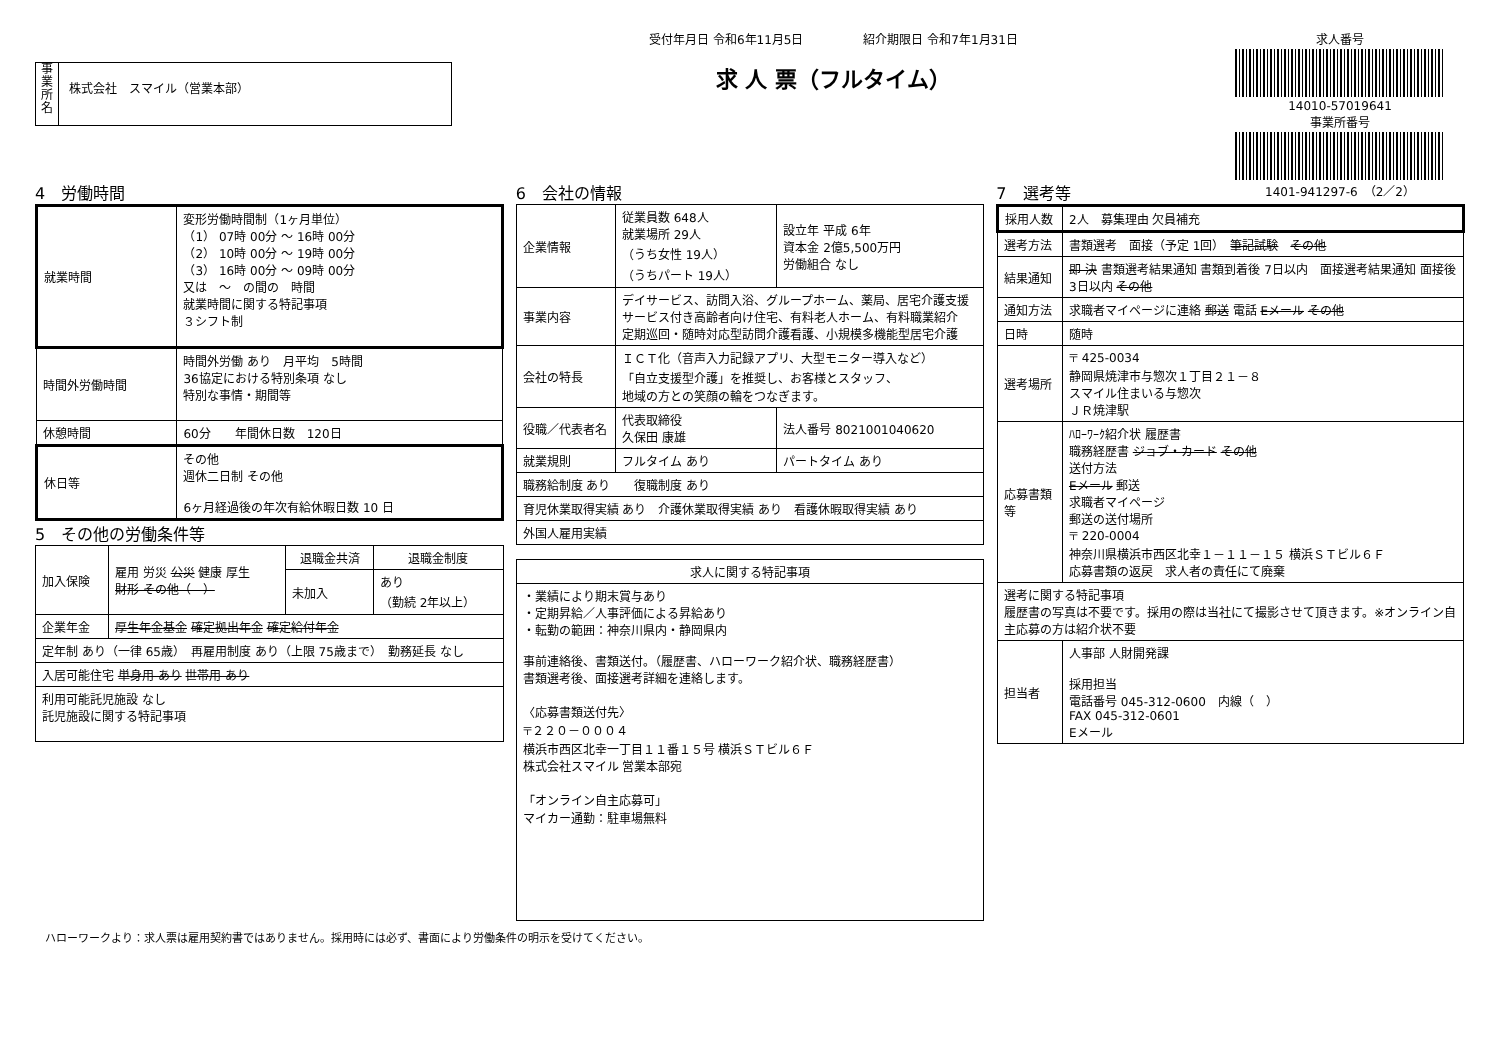事
業
所
名
株式会社　スマイル（営業本部）
受付年月日 令和6年11月5日　　　　　紹介期限日 令和7年1月31日
求 人 票（フルタイム）
求人番号
14010-57019641
事業所番号
1401-941297-6　（2／2）
4　労働時間
| 就業時間 | 変形労働時間制（1ヶ月単位） （1） 07時 00分 ～ 16時 00分 （2） 10時 00分 ～ 19時 00分 （3） 16時 00分 ～ 09時 00分 又は ～ の間の 時間 就業時間に関する特記事項 ３シフト制 |
| 時間外労働時間 | 時間外労働 あり 月平均 5時間 36協定における特別条項 なし 特別な事情・期間等 |
| 休憩時間 | 60分 年間休日数 120日 |
| 休日等 | その他 週休二日制 その他 6ヶ月経過後の年次有給休暇日数 10 日 |
5　その他の労働条件等
| 加入保険 | 雇用 労災 公災 健康 厚生 財形 その他（ ） | 退職金共済 | 退職金制度 |
| | | 未加入 | あり （勤続 2年以上） |
| 企業年金 | 厚生年金基金 確定拠出年金 確定給付年金 | | |
| 定年制 あり（一律 65歳） 再雇用制度 あり（上限 75歳まで） 勤務延長 なし | | | |
| 入居可能住宅 単身用 あり 世帯用 あり | | | |
| 利用可能託児施設 なし 託児施設に関する特記事項 | | | |
6　会社の情報
| 企業情報 | 従業員数 648人 就業場所 29人 （うち女性 19人） （うちパート 19人） | 設立年 平成 6年 資本金 2億5,500万円 労働組合 なし |
| 事業内容 | デイサービス、訪問入浴、グループホーム、薬局、居宅介護支援 サービス付き高齢者向け住宅、有料老人ホーム、有料職業紹介 定期巡回・随時対応型訪問介護看護、小規模多機能型居宅介護 | |
| 会社の特長 | ＩＣＴ化（音声入力記録アプリ、大型モニター導入など） 「自立支援型介護」を推奨し、お客様とスタッフ、 地域の方との笑顔の輪をつなぎます。 | |
| 役職／代表者名 | 代表取締役 久保田 康雄 | 法人番号 8021001040620 |
| 就業規則 | フルタイム あり | パートタイム あり |
| 職務給制度 あり 復職制度 あり | | |
| 育児休業取得実績 あり 介護休業取得実績 あり 看護休暇取得実績 あり | | |
| 外国人雇用実績 | | |
| 求人に関する特記事項 |
| --- |
| ・業績により期末賞与あり ・定期昇給／人事評価による昇給あり ・転勤の範囲：神奈川県内・静岡県内 事前連絡後、書類送付。（履歴書、ハローワーク紹介状、職務経歴書） 書類選考後、面接選考詳細を連絡します。 〈応募書類送付先〉 〒２２０－０００４ 横浜市西区北幸一丁目１１番１５号 横浜ＳＴビル６Ｆ 株式会社スマイル 営業本部宛 「オンライン自主応募可」 マイカー通勤：駐車場無料 |
7　選考等
| 採用人数 | 2人 募集理由 欠員補充 |
| 選考方法 | 書類選考 面接（予定 1回） 筆記試験 その他 |
| 結果通知 | 即 決 書類選考結果通知 書類到着後 7日以内 面接選考結果通知 面接後 3日以内 その他 |
| 通知方法 | 求職者マイページに連絡 郵送 電話 Eメール その他 |
| 日時 | 随時 |
| 選考場所 | 〒 425-0034 静岡県焼津市与惣次１丁目２１－８ スマイル住まいる与惣次 ＪＲ焼津駅 |
| 応募書類等 | ﾊﾛｰﾜｰｸ紹介状 履歴書 職務経歴書 ジョブ・カード その他 送付方法 Eメール 郵送 求職者マイページ 郵送の送付場所 〒 220-0004 神奈川県横浜市西区北幸１－１１－１５ 横浜ＳＴビル６Ｆ 応募書類の返戻 求人者の責任にて廃棄 |
| 選考に関する特記事項 履歴書の写真は不要です。採用の際は当社にて撮影させて頂きます。※オンライン自主応募の方は紹介状不要 | |
| 担当者 | 人事部 人財開発課 採用担当 電話番号 045-312-0600 内線（ ） FAX 045-312-0601 Eメール |
ハローワークより：求人票は雇用契約書ではありません。採用時には必ず、書面により労働条件の明示を受けてください。